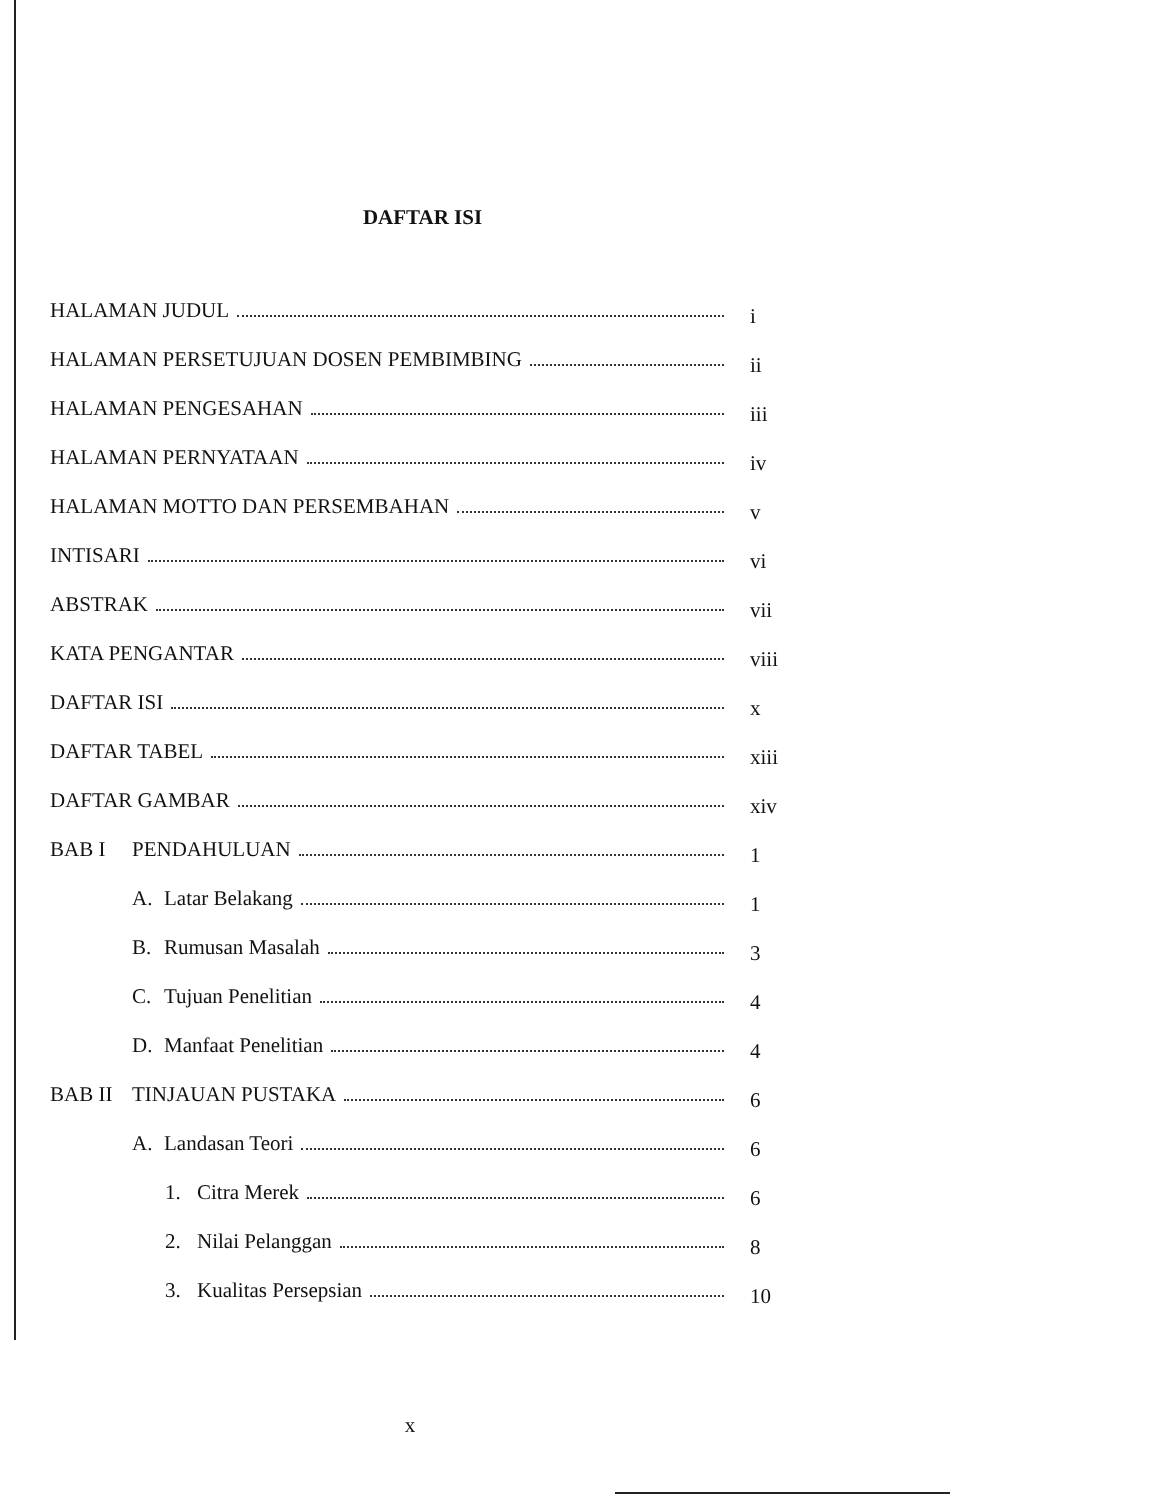DAFTAR ISI
HALAMAN JUDUL
i
HALAMAN PERSETUJUAN DOSEN PEMBIMBING
ii
HALAMAN PENGESAHAN
iii
HALAMAN PERNYATAAN
iv
HALAMAN MOTTO DAN PERSEMBAHAN
v
INTISARI
vi
ABSTRAK
vii
KATA PENGANTAR
viii
DAFTAR ISI
x
DAFTAR TABEL
xiii
DAFTAR GAMBAR
xiv
BAB I PENDAHULUAN
1
A. Latar Belakang
1
B. Rumusan Masalah
3
C. Tujuan Penelitian
4
D. Manfaat Penelitian
4
BAB II TINJAUAN PUSTAKA
6
A. Landasan Teori
6
1. Citra Merek
6
2. Nilai Pelanggan
8
3. Kualitas Persepsian
10
x